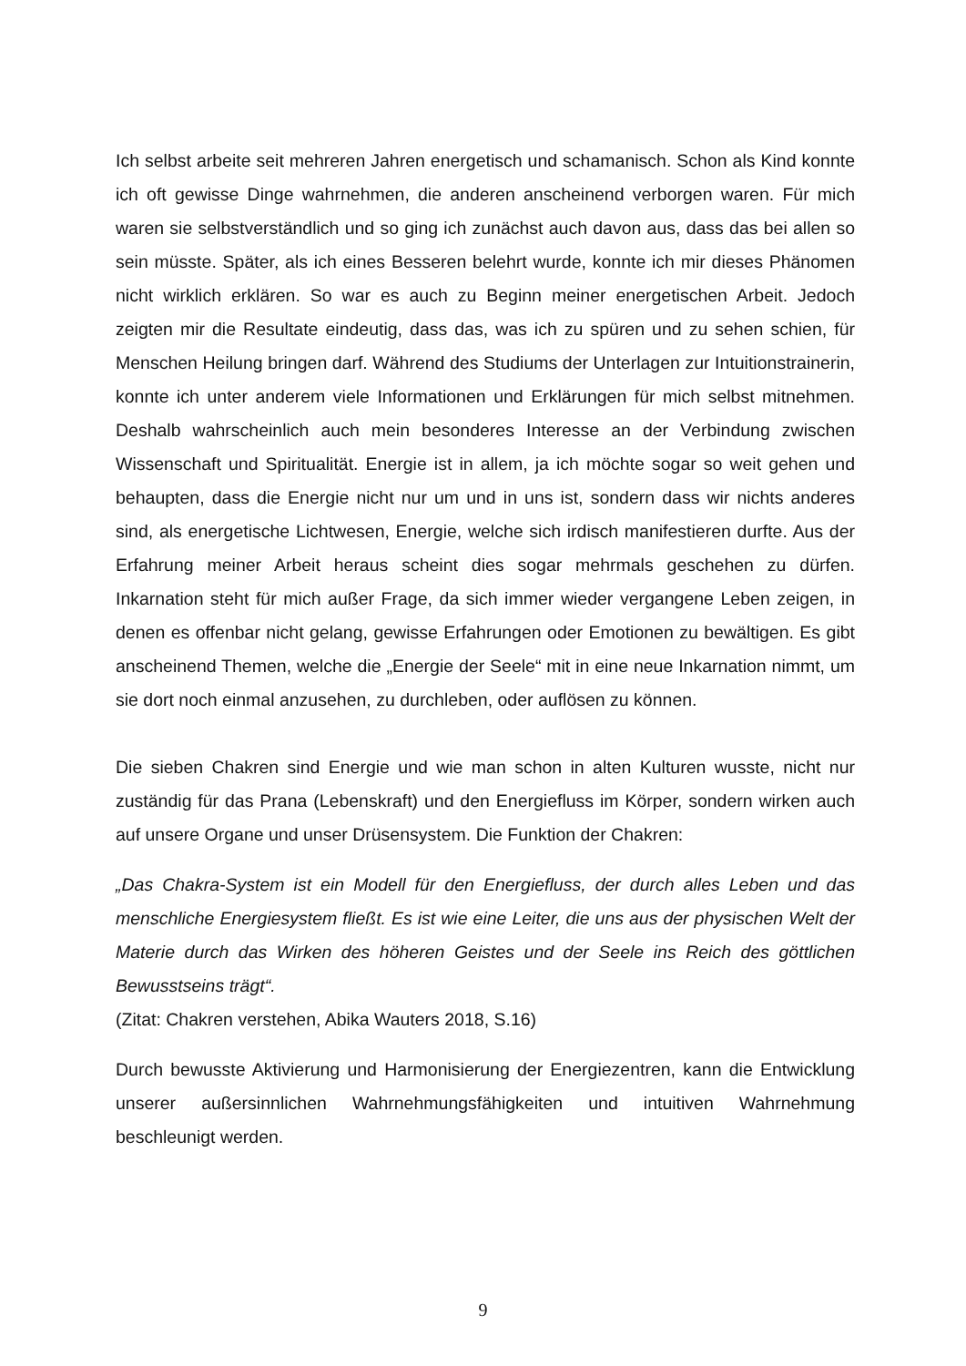Ich selbst arbeite seit mehreren Jahren energetisch und schamanisch. Schon als Kind konnte ich oft gewisse Dinge wahrnehmen, die anderen anscheinend verborgen waren. Für mich waren sie selbstverständlich und so ging ich zunächst auch davon aus, dass das bei allen so sein müsste. Später, als ich eines Besseren belehrt wurde, konnte ich mir dieses Phänomen nicht wirklich erklären. So war es auch zu Beginn meiner energetischen Arbeit. Jedoch zeigten mir die Resultate eindeutig, dass das, was ich zu spüren und zu sehen schien, für Menschen Heilung bringen darf. Während des Studiums der Unterlagen zur Intuitionstrainerin, konnte ich unter anderem viele Informationen und Erklärungen für mich selbst mitnehmen. Deshalb wahrscheinlich auch mein besonderes Interesse an der Verbindung zwischen Wissenschaft und Spiritualität. Energie ist in allem, ja ich möchte sogar so weit gehen und behaupten, dass die Energie nicht nur um und in uns ist, sondern dass wir nichts anderes sind, als energetische Lichtwesen, Energie, welche sich irdisch manifestieren durfte. Aus der Erfahrung meiner Arbeit heraus scheint dies sogar mehrmals geschehen zu dürfen. Inkarnation steht für mich außer Frage, da sich immer wieder vergangene Leben zeigen, in denen es offenbar nicht gelang, gewisse Erfahrungen oder Emotionen zu bewältigen. Es gibt anscheinend Themen, welche die „Energie der Seele“ mit in eine neue Inkarnation nimmt, um sie dort noch einmal anzusehen, zu durchleben, oder auflösen zu können.
Die sieben Chakren sind Energie und wie man schon in alten Kulturen wusste, nicht nur zuständig für das Prana (Lebenskraft) und den Energiefluss im Körper, sondern wirken auch auf unsere Organe und unser Drüsensystem. Die Funktion der Chakren:
„Das Chakra-System ist ein Modell für den Energiefluss, der durch alles Leben und das menschliche Energiesystem fließt. Es ist wie eine Leiter, die uns aus der physischen Welt der Materie durch das Wirken des höheren Geistes und der Seele ins Reich des göttlichen Bewusstseins trägt“.
(Zitat: Chakren verstehen, Abika Wauters 2018, S.16)
Durch bewusste Aktivierung und Harmonisierung der Energiezentren, kann die Entwicklung unserer außersinnlichen Wahrnehmungsfähigkeiten und intuitiven Wahrnehmung beschleunigt werden.
9